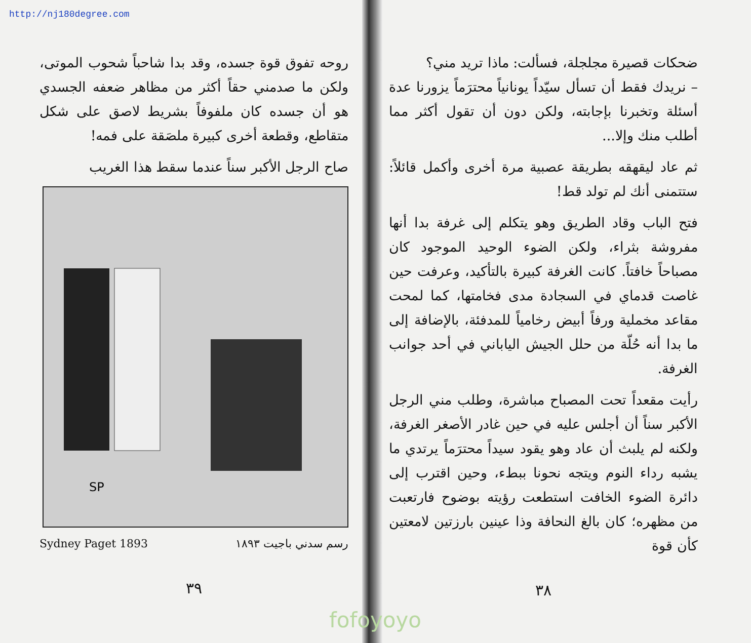http://nj180degree.com
ضحكات قصيرة مجلجلة، فسألت: ماذا تريد مني؟
– نريدك فقط أن تسأل سيّداً يونانياً محترَماً يزورنا عدة أسئلة وتخبرنا بإجابته، ولكن دون أن تقول أكثر مما أطلب منك وإلا...
ثم عاد ليقهقه بطريقة عصبية مرة أخرى وأكمل قائلاً: ستتمنى أنك لم تولد قط!
فتح الباب وقاد الطريق وهو يتكلم إلى غرفة بدا أنها مفروشة بثراء، ولكن الضوء الوحيد الموجود كان مصباحاً خافتاً. كانت الغرفة كبيرة بالتأكيد، وعرفت حين غاصت قدماي في السجادة مدى فخامتها، كما لمحت مقاعد مخملية ورفاً أبيض رخامياً للمدفئة، بالإضافة إلى ما بدا أنه حُلّة من حلل الجيش الياباني في أحد جوانب الغرفة.
رأيت مقعداً تحت المصباح مباشرة، وطلب مني الرجل الأكبر سناً أن أجلس عليه في حين غادر الأصغر الغرفة، ولكنه لم يلبث أن عاد وهو يقود سيداً محترَماً يرتدي ما يشبه رداء النوم ويتجه نحونا ببطء، وحين اقترب إلى دائرة الضوء الخافت استطعت رؤيته بوضوح فارتعبت من مظهره؛ كان بالغ النحافة وذا عينين بارزتين لامعتين كأن قوة
٣٨
روحه تفوق قوة جسده، وقد بدا شاحباً شحوب الموتى، ولكن ما صدمني حقاً أكثر من مظاهر ضعفه الجسدي هو أن جسده كان ملفوفاً بشريط لاصق على شكل متقاطع، وقطعة أخرى كبيرة ملصَقة على فمه!
صاح الرجل الأكبر سناً عندما سقط هذا الغريب
SP
Sydney Paget 1893 رسم سدني باجيت ١٨٩٣
٣٩
fofoyoyo